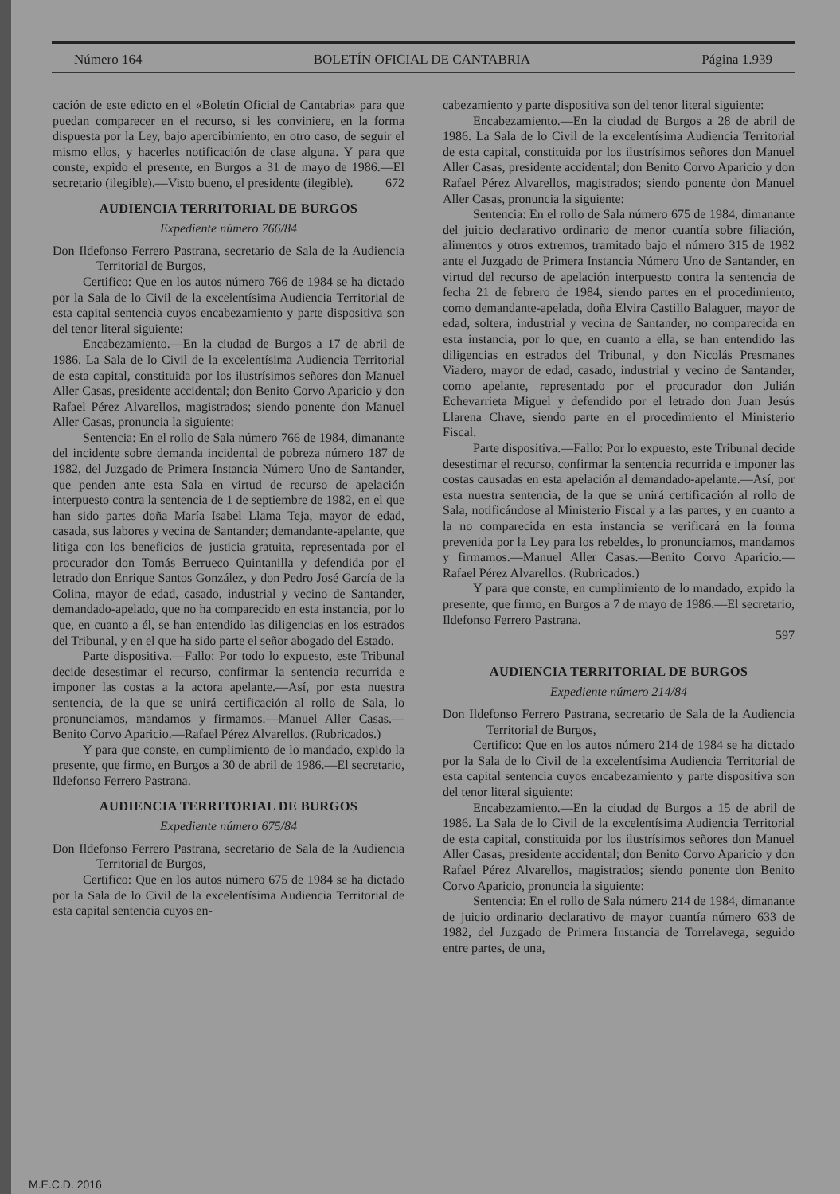Número 164 BOLETÍN OFICIAL DE CANTABRIA Página 1.939
cación de este edicto en el «Boletín Oficial de Cantabria» para que puedan comparecer en el recurso, si les conviniere, en la forma dispuesta por la Ley, bajo apercibimiento, en otro caso, de seguir el mismo ellos, y hacerles notificación de clase alguna. Y para que conste, expido el presente, en Burgos a 31 de mayo de 1986.—El secretario (ilegible).—Visto bueno, el presidente (ilegible). 672
AUDIENCIA TERRITORIAL DE BURGOS
Expediente número 766/84
Don Ildefonso Ferrero Pastrana, secretario de Sala de la Audiencia Territorial de Burgos,
Certifico: Que en los autos número 766 de 1984 se ha dictado por la Sala de lo Civil de la excelentísima Audiencia Territorial de esta capital sentencia cuyos encabezamiento y parte dispositiva son del tenor literal siguiente:
Encabezamiento.—En la ciudad de Burgos a 17 de abril de 1986. La Sala de lo Civil de la excelentísima Audiencia Territorial de esta capital, constituida por los ilustrísimos señores don Manuel Aller Casas, presidente accidental; don Benito Corvo Aparicio y don Rafael Pérez Alvarellos, magistrados; siendo ponente don Manuel Aller Casas, pronuncia la siguiente:
Sentencia: En el rollo de Sala número 766 de 1984, dimanante del incidente sobre demanda incidental de pobreza número 187 de 1982, del Juzgado de Primera Instancia Número Uno de Santander, que penden ante esta Sala en virtud de recurso de apelación interpuesto contra la sentencia de 1 de septiembre de 1982, en el que han sido partes doña María Isabel Llama Teja, mayor de edad, casada, sus labores y vecina de Santander; demandante-apelante, que litiga con los beneficios de justicia gratuita, representada por el procurador don Tomás Berrueco Quintanilla y defendida por el letrado don Enrique Santos González, y don Pedro José García de la Colina, mayor de edad, casado, industrial y vecino de Santander, demandado-apelado, que no ha comparecido en esta instancia, por lo que, en cuanto a él, se han entendido las diligencias en los estrados del Tribunal, y en el que ha sido parte el señor abogado del Estado.
Parte dispositiva.—Fallo: Por todo lo expuesto, este Tribunal decide desestimar el recurso, confirmar la sentencia recurrida e imponer las costas a la actora apelante.—Así, por esta nuestra sentencia, de la que se unirá certificación al rollo de Sala, lo pronunciamos, mandamos y firmamos.—Manuel Aller Casas.—Benito Corvo Aparicio.—Rafael Pérez Alvarellos. (Rubricados.)
Y para que conste, en cumplimiento de lo mandado, expido la presente, que firmo, en Burgos a 30 de abril de 1986.—El secretario, Ildefonso Ferrero Pastrana.
AUDIENCIA TERRITORIAL DE BURGOS
Expediente número 675/84
Don Ildefonso Ferrero Pastrana, secretario de Sala de la Audiencia Territorial de Burgos,
Certifico: Que en los autos número 675 de 1984 se ha dictado por la Sala de lo Civil de la excelentísima Audiencia Territorial de esta capital sentencia cuyos en-
cabezamiento y parte dispositiva son del tenor literal siguiente:
Encabezamiento.—En la ciudad de Burgos a 28 de abril de 1986. La Sala de lo Civil de la excelentísima Audiencia Territorial de esta capital, constituida por los ilustrísimos señores don Manuel Aller Casas, presidente accidental; don Benito Corvo Aparicio y don Rafael Pérez Alvarellos, magistrados; siendo ponente don Manuel Aller Casas, pronuncia la siguiente:
Sentencia: En el rollo de Sala número 675 de 1984, dimanante del juicio declarativo ordinario de menor cuantía sobre filiación, alimentos y otros extremos, tramitado bajo el número 315 de 1982 ante el Juzgado de Primera Instancia Número Uno de Santander, en virtud del recurso de apelación interpuesto contra la sentencia de fecha 21 de febrero de 1984, siendo partes en el procedimiento, como demandante-apelada, doña Elvira Castillo Balaguer, mayor de edad, soltera, industrial y vecina de Santander, no comparecida en esta instancia, por lo que, en cuanto a ella, se han entendido las diligencias en estrados del Tribunal, y don Nicolás Presmanes Viadero, mayor de edad, casado, industrial y vecino de Santander, como apelante, representado por el procurador don Julián Echevarrieta Miguel y defendido por el letrado don Juan Jesús Llarena Chave, siendo parte en el procedimiento el Ministerio Fiscal.
Parte dispositiva.—Fallo: Por lo expuesto, este Tribunal decide desestimar el recurso, confirmar la sentencia recurrida e imponer las costas causadas en esta apelación al demandado-apelante.—Así, por esta nuestra sentencia, de la que se unirá certificación al rollo de Sala, notificándose al Ministerio Fiscal y a las partes, y en cuanto a la no comparecida en esta instancia se verificará en la forma prevenida por la Ley para los rebeldes, lo pronunciamos, mandamos y firmamos.—Manuel Aller Casas.—Benito Corvo Aparicio.—Rafael Pérez Alvarellos. (Rubricados.)
Y para que conste, en cumplimiento de lo mandado, expido la presente, que firmo, en Burgos a 7 de mayo de 1986.—El secretario, Ildefonso Ferrero Pastrana.
597
AUDIENCIA TERRITORIAL DE BURGOS
Expediente número 214/84
Don Ildefonso Ferrero Pastrana, secretario de Sala de la Audiencia Territorial de Burgos,
Certifico: Que en los autos número 214 de 1984 se ha dictado por la Sala de lo Civil de la excelentísima Audiencia Territorial de esta capital sentencia cuyos encabezamiento y parte dispositiva son del tenor literal siguiente:
Encabezamiento.—En la ciudad de Burgos a 15 de abril de 1986. La Sala de lo Civil de la excelentísima Audiencia Territorial de esta capital, constituida por los ilustrísimos señores don Manuel Aller Casas, presidente accidental; don Benito Corvo Aparicio y don Rafael Pérez Alvarellos, magistrados; siendo ponente don Benito Corvo Aparicio, pronuncia la siguiente:
Sentencia: En el rollo de Sala número 214 de 1984, dimanante de juicio ordinario declarativo de mayor cuantía número 633 de 1982, del Juzgado de Primera Instancia de Torrelavega, seguido entre partes, de una,
M.E.C.D. 2016